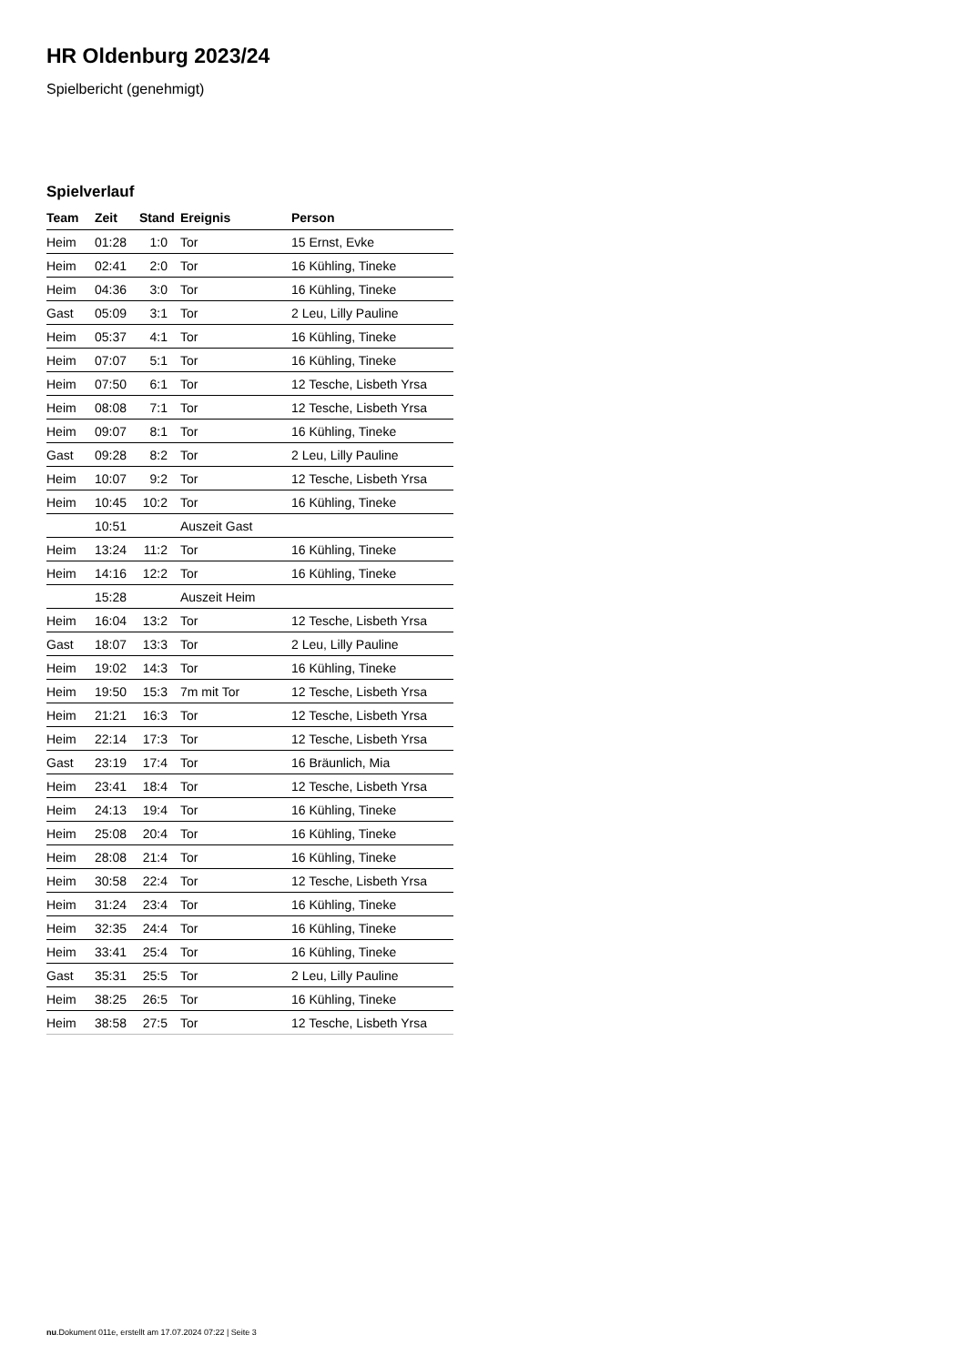HR Oldenburg 2023/24
Spielbericht (genehmigt)
Spielverlauf
| Team | Zeit | Stand | Ereignis | Person |
| --- | --- | --- | --- | --- |
| Heim | 01:28 | 1:0 | Tor | 15 Ernst, Evke |
| Heim | 02:41 | 2:0 | Tor | 16 Kühling, Tineke |
| Heim | 04:36 | 3:0 | Tor | 16 Kühling, Tineke |
| Gast | 05:09 | 3:1 | Tor | 2 Leu, Lilly Pauline |
| Heim | 05:37 | 4:1 | Tor | 16 Kühling, Tineke |
| Heim | 07:07 | 5:1 | Tor | 16 Kühling, Tineke |
| Heim | 07:50 | 6:1 | Tor | 12 Tesche, Lisbeth Yrsa |
| Heim | 08:08 | 7:1 | Tor | 12 Tesche, Lisbeth Yrsa |
| Heim | 09:07 | 8:1 | Tor | 16 Kühling, Tineke |
| Gast | 09:28 | 8:2 | Tor | 2 Leu, Lilly Pauline |
| Heim | 10:07 | 9:2 | Tor | 12 Tesche, Lisbeth Yrsa |
| Heim | 10:45 | 10:2 | Tor | 16 Kühling, Tineke |
| | 10:51 | | Auszeit Gast | |
| Heim | 13:24 | 11:2 | Tor | 16 Kühling, Tineke |
| Heim | 14:16 | 12:2 | Tor | 16 Kühling, Tineke |
| | 15:28 | | Auszeit Heim | |
| Heim | 16:04 | 13:2 | Tor | 12 Tesche, Lisbeth Yrsa |
| Gast | 18:07 | 13:3 | Tor | 2 Leu, Lilly Pauline |
| Heim | 19:02 | 14:3 | Tor | 16 Kühling, Tineke |
| Heim | 19:50 | 15:3 | 7m mit Tor | 12 Tesche, Lisbeth Yrsa |
| Heim | 21:21 | 16:3 | Tor | 12 Tesche, Lisbeth Yrsa |
| Heim | 22:14 | 17:3 | Tor | 12 Tesche, Lisbeth Yrsa |
| Gast | 23:19 | 17:4 | Tor | 16 Bräunlich, Mia |
| Heim | 23:41 | 18:4 | Tor | 12 Tesche, Lisbeth Yrsa |
| Heim | 24:13 | 19:4 | Tor | 16 Kühling, Tineke |
| Heim | 25:08 | 20:4 | Tor | 16 Kühling, Tineke |
| Heim | 28:08 | 21:4 | Tor | 16 Kühling, Tineke |
| Heim | 30:58 | 22:4 | Tor | 12 Tesche, Lisbeth Yrsa |
| Heim | 31:24 | 23:4 | Tor | 16 Kühling, Tineke |
| Heim | 32:35 | 24:4 | Tor | 16 Kühling, Tineke |
| Heim | 33:41 | 25:4 | Tor | 16 Kühling, Tineke |
| Gast | 35:31 | 25:5 | Tor | 2 Leu, Lilly Pauline |
| Heim | 38:25 | 26:5 | Tor | 16 Kühling, Tineke |
| Heim | 38:58 | 27:5 | Tor | 12 Tesche, Lisbeth Yrsa |
nu.Dokument 011e, erstellt am 17.07.2024 07:22 | Seite 3